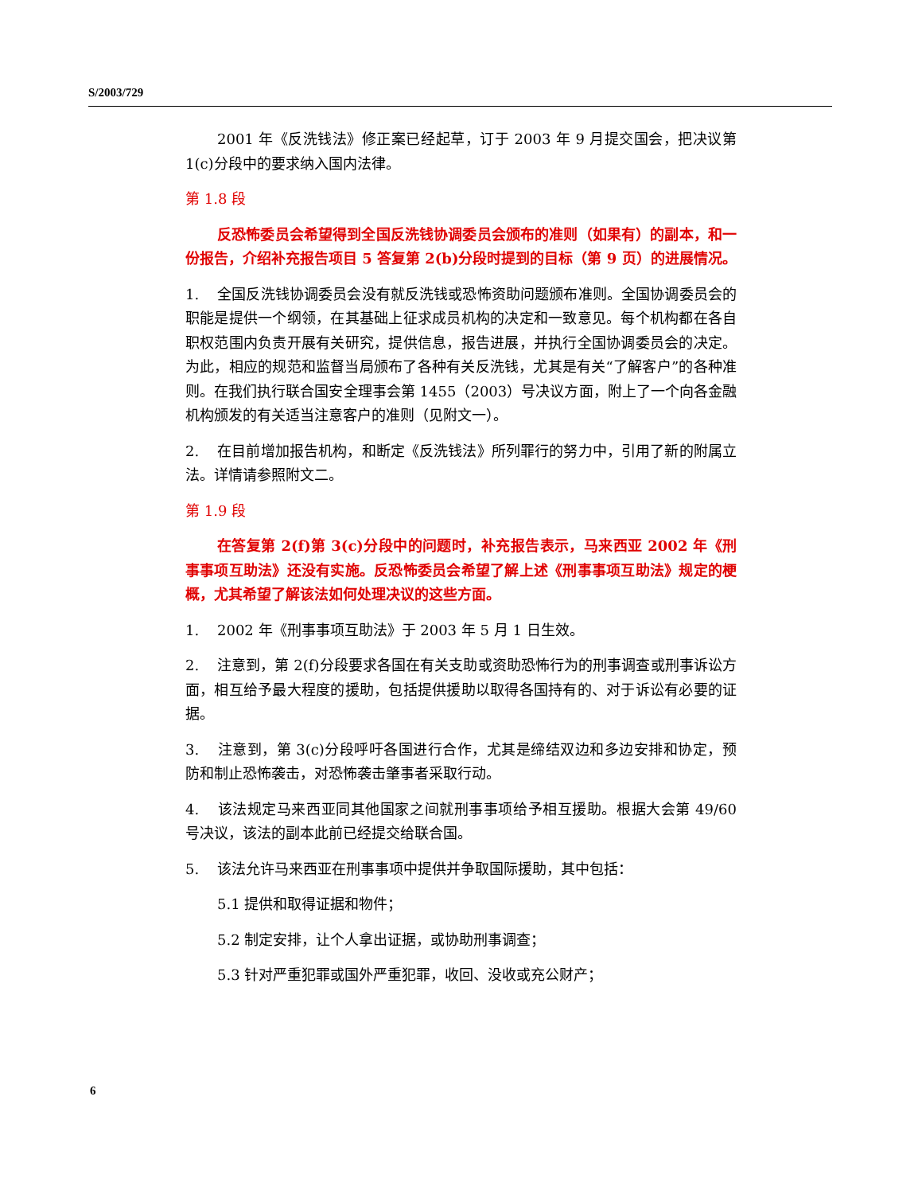S/2003/729
2001 年《反洗钱法》修正案已经起草，订于 2003 年 9 月提交国会，把决议第 1(c)分段中的要求纳入国内法律。
第 1.8 段
反恐怖委员会希望得到全国反洗钱协调委员会颁布的准则（如果有）的副本，和一份报告，介绍补充报告项目 5 答复第 2(b)分段时提到的目标（第 9 页）的进展情况。
1. 全国反洗钱协调委员会没有就反洗钱或恐怖资助问题颁布准则。全国协调委员会的职能是提供一个纲领，在其基础上征求成员机构的决定和一致意见。每个机构都在各自职权范围内负责开展有关研究，提供信息，报告进展，并执行全国协调委员会的决定。为此，相应的规范和监督当局颁布了各种有关反洗钱，尤其是有关“了解客户”的各种准则。在我们执行联合国安全理事会第 1455（2003）号决议方面，附上了一个向各金融机构颁发的有关适当注意客户的准则（见附文一）。
2. 在目前增加报告机构，和断定《反洗钱法》所列罪行的努力中，引用了新的附属立法。详情请参照附文二。
第 1.9 段
在答复第 2(f)第 3(c)分段中的问题时，补充报告表示，马来西亚 2002 年《刑事事项互助法》还没有实施。反恐怖委员会希望了解上述《刑事事项互助法》规定的梗概，尤其希望了解该法如何处理决议的这些方面。
1. 2002 年《刑事事项互助法》于 2003 年 5 月 1 日生效。
2. 注意到，第 2(f)分段要求各国在有关支助或资助恐怖行为的刑事调查或刑事诉讼方面，相互给予最大程度的援助，包括提供援助以取得各国持有的、对于诉讼有必要的证据。
3. 注意到，第 3(c)分段呼吁各国进行合作，尤其是缔结双边和多边安排和协定，预防和制止恐怖袭击，对恐怖袭击肇事者采取行动。
4. 该法规定马来西亚同其他国家之间就刑事事项给予相互援助。根据大会第 49/60 号决议，该法的副本此前已经提交给联合国。
5. 该法允许马来西亚在刑事事项中提供并争取国际援助，其中包括：
5.1 提供和取得证据和物件；
5.2 制定安排，让个人拿出证据，或协助刑事调查；
5.3 针对严重犯罪或国外严重犯罪，收回、没收或充公财产；
6